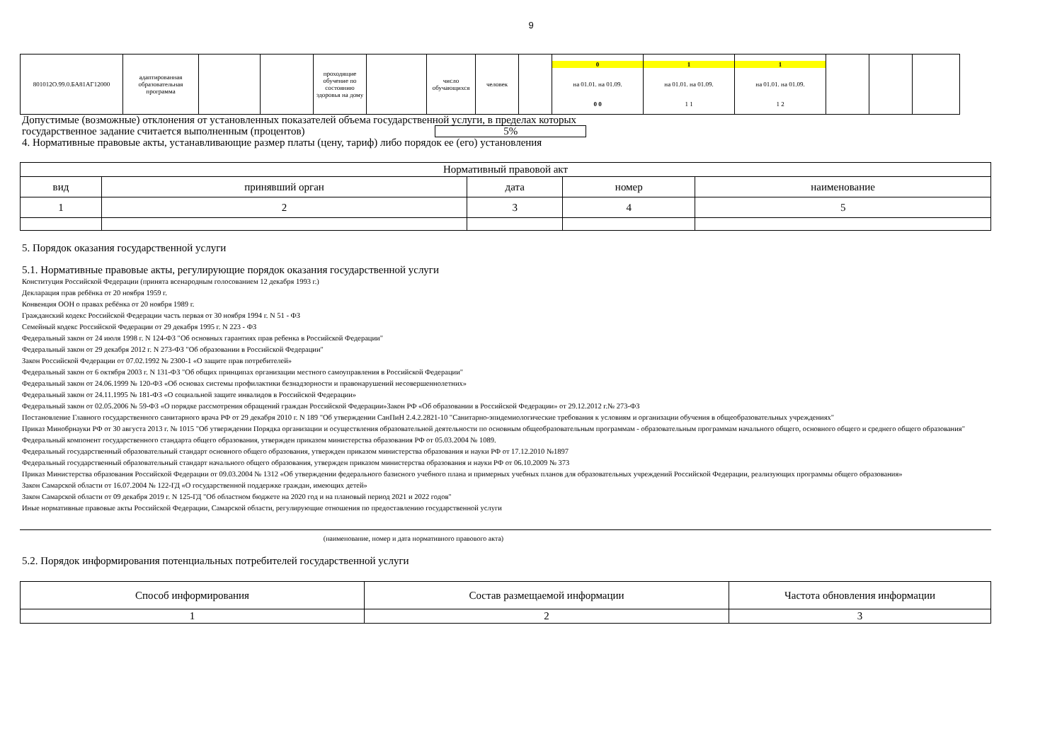9
| 801012О.99.0.БА81АГ12000 | адаптированная образовательная программа | | | проходящие обучение по состоянию здоровья на дому | | число обучающихся | человек | | 0 на 01.01. на 01.09. 0 0 | 1 на 01.01. на 01.09. 1 1 | 1 на 01.01. на 01.09. 1 2 | | | |
Допустимые (возможные) отклонения от установленных показателей объема государственной услуги, в пределах которых
государственное задание считается выполненным (процентов) 5%
4. Нормативные правовые акты, устанавливающие размер платы (цену, тариф) либо порядок ее (его) установления
| Нормативный правовой акт | | | | |
| вид | принявший орган | дата | номер | наименование |
| 1 | 2 | 3 | 4 | 5 |
5. Порядок оказания государственной услуги
5.1. Нормативные правовые акты, регулирующие порядок оказания государственной услуги
Конституция Российской Федерации (принята всенародным голосованием 12 декабря 1993 г.)
Декларация прав ребёнка от 20 ноября 1959 г.
Конвенция ООН о правах ребёнка от 20 ноября 1989 г.
Гражданский кодекс Российской Федерации часть первая от 30 ноября 1994 г. N 51 - ФЗ
Семейный кодекс Российской Федерации от 29 декабря 1995 г. N 223 - ФЗ
Федеральный закон от 24 июля 1998 г. N 124-ФЗ "Об основных гарантиях прав ребенка в Российской Федерации"
Федеральный закон от 29 декабря 2012 г. N 273-ФЗ "Об образовании в Российской Федерации"
Закон Российской Федерации от 07.02.1992 № 2300-1 «О защите прав потребителей»
Федеральный закон от 6 октября 2003 г. N 131-ФЗ "Об общих принципах организации местного самоуправления в Российской Федерации"
Федеральный закон от 24.06.1999 № 120-ФЗ «Об основах системы профилактики безнадзорности и правонарушений несовершеннолетних»
Федеральный закон от 24.11.1995 № 181-ФЗ «О социальной защите инвалидов в Российской Федерации»
Федеральный закон от 02.05.2006 № 59-ФЗ «О порядке рассмотрения обращений граждан Российской Федерации»Закон РФ «Об образовании в Российской Федерации» от 29.12.2012 г.№ 273-ФЗ
Постановление Главного государственного санитарного врача РФ от 29 декабря 2010 г. N 189 "Об утверждении СанПиН 2.4.2.2821-10 "Санитарно-эпидемиологические требования к условиям и организации обучения в общеобразовательных учреждениях"
Приказ Минобрнауки РФ от 30 августа 2013 г. № 1015 "Об утверждении Порядка организации и осуществления образовательной деятельности по основным общеобразовательным программам - образовательным программам начального общего, основного общего и среднего общего образования"
Федеральный компонент государственного стандарта общего образования, утвержден приказом министерства образования РФ от 05.03.2004 № 1089.
Федеральный государственный образовательный стандарт основного общего образования, утвержден приказом министерства образования и науки РФ от 17.12.2010 №1897
Федеральный государственный образовательный стандарт начального общего образования, утвержден приказом министерства образования и науки РФ от 06.10.2009 № 373
Приказ Министерства образования Российской Федерации от 09.03.2004 № 1312 «Об утверждении федерального базисного учебного плана и примерных учебных планов для образовательных учреждений Российской Федерации, реализующих программы общего образования»
Закон Самарской области от 16.07.2004 № 122-ГД «О государственной поддержке граждан, имеющих детей»
Закон Самарской области от 09 декабря 2019 г. N 125-ГД "Об областном бюджете на 2020 год и на плановый период 2021 и 2022 годов"
Иные нормативные правовые акты Российской Федерации, Самарской области, регулирующие отношения по предоставлению государственной услуги
(наименование, номер и дата нормативного правового акта)
5.2. Порядок информирования потенциальных потребителей государственной услуги
| Способ информирования | Состав размещаемой информации | Частота обновления информации |
| 1 | 2 | 3 |